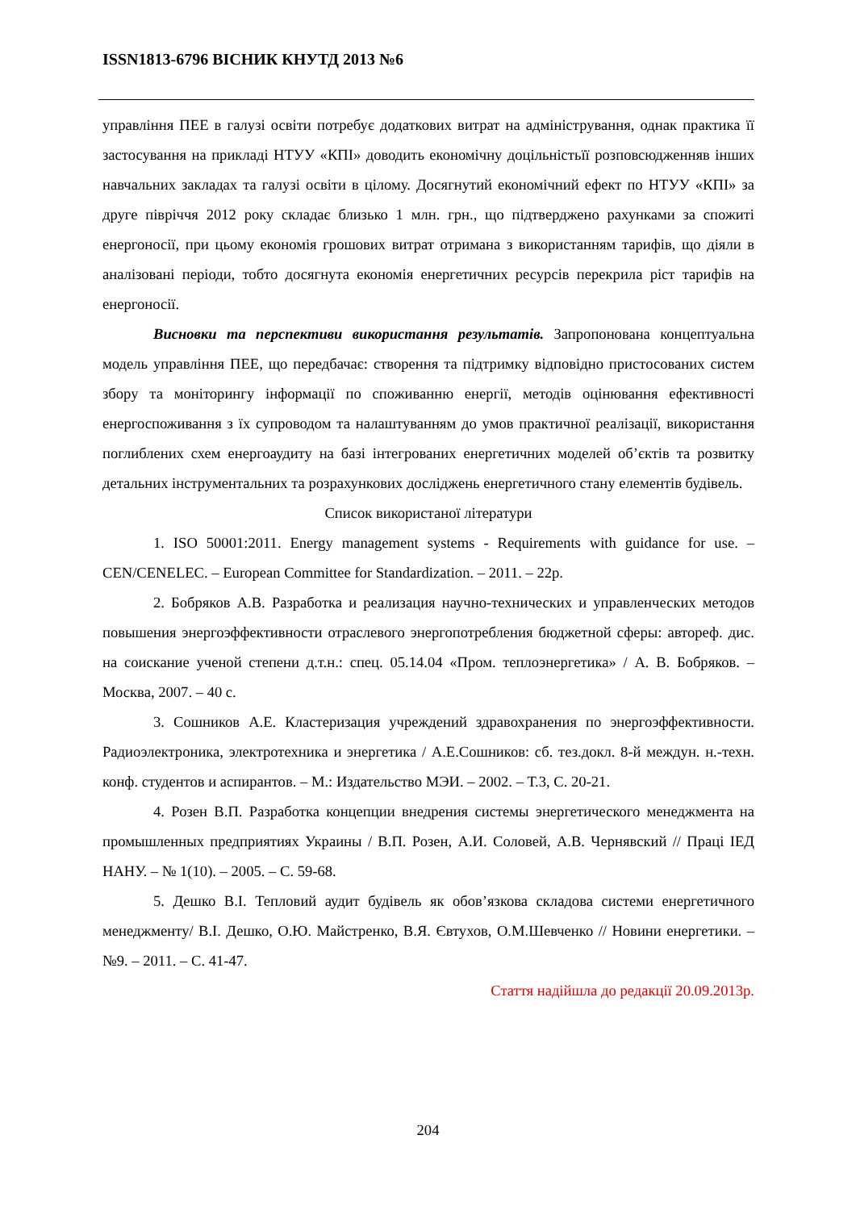ISSN1813-6796 ВІСНИК КНУТД 2013 №6
управління ПЕЕ в галузі освіти потребує додаткових витрат на адміністрування, однак практика її застосування на прикладі НТУУ «КПІ» доводить економічну доцільністьїї розповсюдженняв інших навчальних закладах та галузі освіти в цілому. Досягнутий економічний ефект по НТУУ «КПІ» за друге півріччя 2012 року складає близько 1 млн. грн., що підтверджено рахунками за спожиті енергоносії, при цьому економія грошових витрат отримана з використанням тарифів, що діяли в аналізовані періоди, тобто досягнута економія енергетичних ресурсів перекрила ріст тарифів на енергоносії.
Висновки та перспективи використання результатів. Запропонована концептуальна модель управління ПЕЕ, що передбачає: створення та підтримку відповідно пристосованих систем збору та моніторингу інформації по споживанню енергії, методів оцінювання ефективності енергоспоживання з їх супроводом та налаштуванням до умов практичної реалізації, використання поглиблених схем енергоаудиту на базі інтегрованих енергетичних моделей об’єктів та розвитку детальних інструментальних та розрахункових досліджень енергетичного стану елементів будівель.
Список використаної літератури
1. ISO 50001:2011. Energy management systems - Requirements with guidance for use. – CEN/CENELEC. – European Committee for Standardization. – 2011. – 22p.
2. Бобряков А.В. Разработка и реализация научно-технических и управленческих методов повышения энергоэффективности отраслевого энергопотребления бюджетной сферы: автореф. дис. на соискание ученой степени д.т.н.: спец. 05.14.04 «Пром. теплоэнергетика» / А. В. Бобряков. – Москва, 2007. – 40 с.
3. Сошников А.Е. Кластеризация учреждений здравохранения по энергоэффективности. Радиоэлектроника, электротехника и энергетика / А.Е.Сошников: сб. тез.докл. 8-й междун. н.-техн. конф. студентов и аспирантов. – М.: Издательство МЭИ. – 2002. – Т.3, С. 20-21.
4. Розен В.П. Разработка концепции внедрения системы энергетического менеджмента на промышленных предприятиях Украины / В.П. Розен, А.И. Соловей, А.В. Чернявский // Праці ІЕД НАНУ. – № 1(10). – 2005. – С. 59-68.
5. Дешко В.І. Тепловий аудит будівель як обов’язкова складова системи енергетичного менеджменту/ В.І. Дешко, О.Ю. Майстренко, В.Я. Євтухов, О.М.Шевченко // Новини енергетики. – №9. – 2011. – С. 41-47.
Стаття надійшла до редакції 20.09.2013р.
204